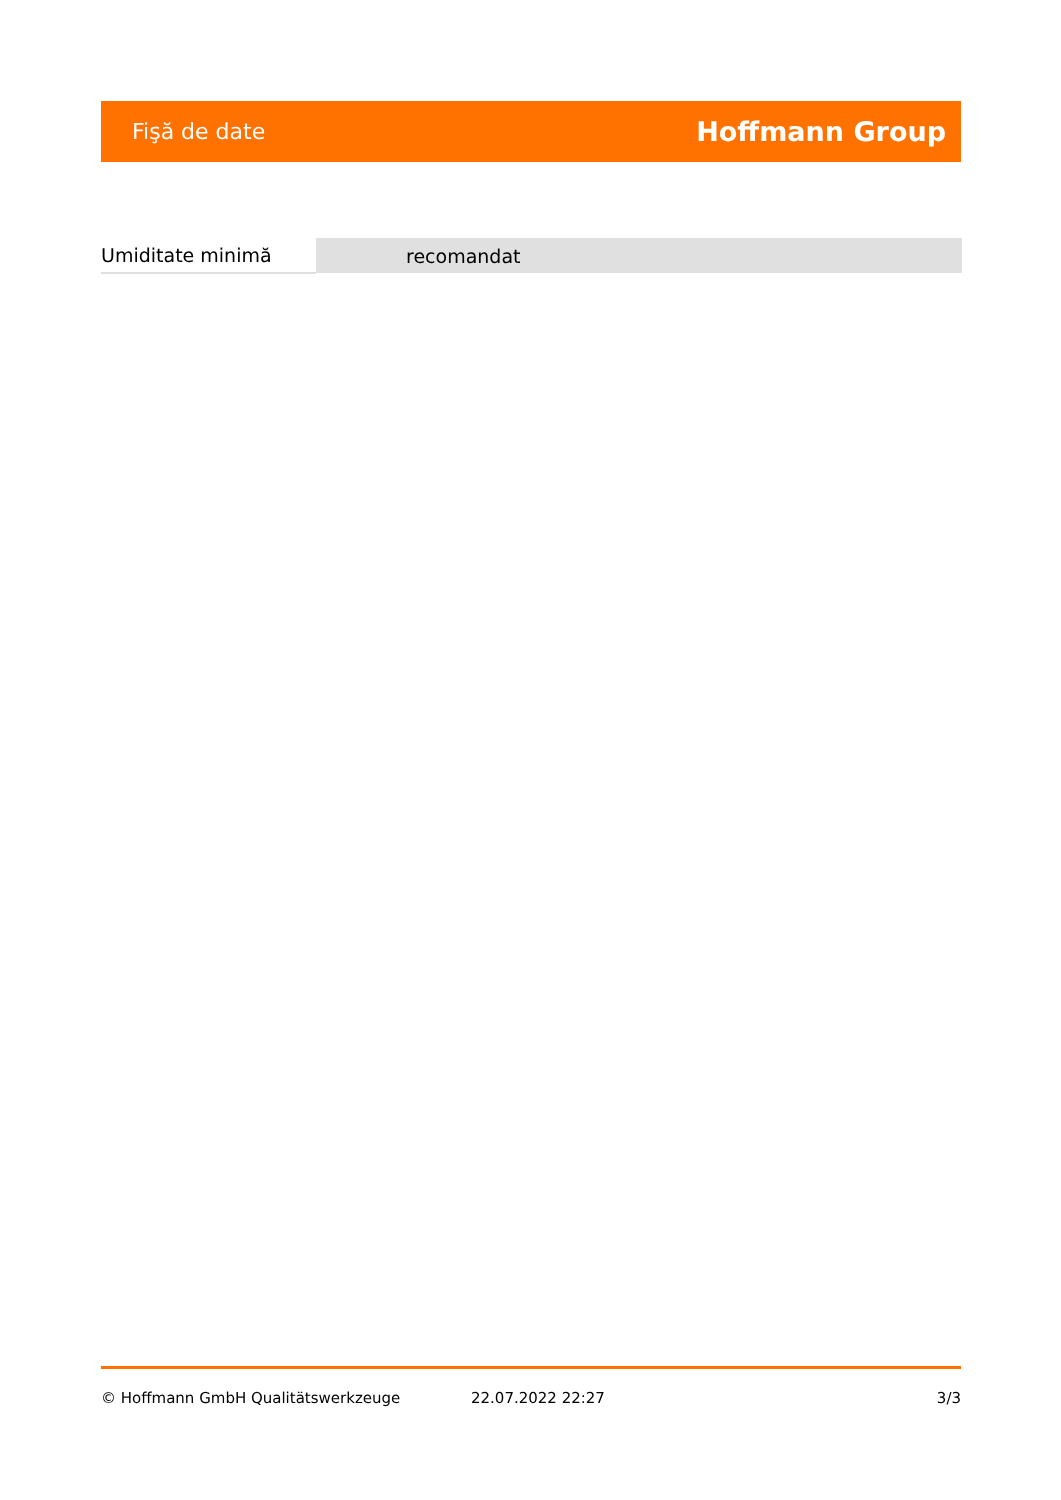Fişă de date Hoffmann Group
| Umiditate minimă | recomandat |
© Hoffmann GmbH Qualitätswerkzeuge 22.07.2022 22:27 3/3